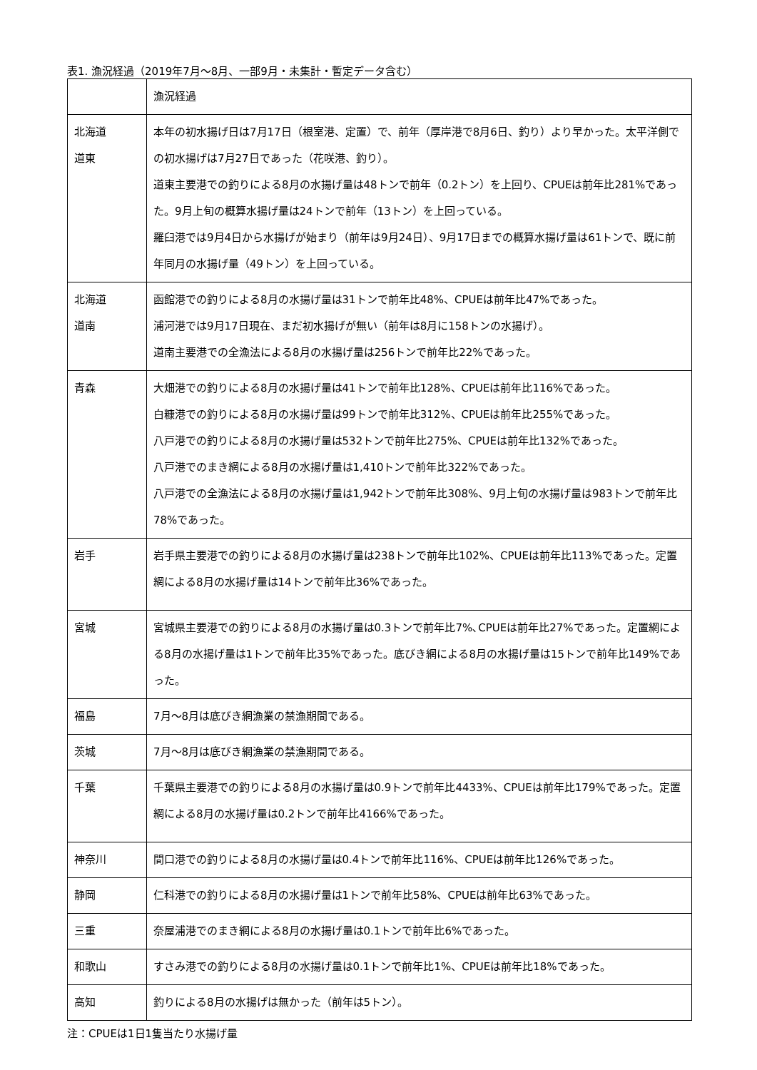表1. 漁況経過（2019年7月～8月、一部9月・未集計・暫定データ含む）
| | 漁況経過 |
| 北海道 道東 | 本年の初水揚げ日は7月17日（根室港、定置）で、前年（厚岸港で8月6日、釣り）より早かった。太平洋側での初水揚げは7月27日であった（花咲港、釣り）。 道東主要港での釣りによる8月の水揚げ量は48トンで前年（0.2トン）を上回り、CPUEは前年比281%であった。9月上旬の概算水揚げ量は24トンで前年（13トン）を上回っている。 羅臼港では9月4日から水揚げが始まり（前年は9月24日）、9月17日までの概算水揚げ量は61トンで、既に前年同月の水揚げ量（49トン）を上回っている。 |
| 北海道 道南 | 函館港での釣りによる8月の水揚げ量は31トンで前年比48%、CPUEは前年比47%であった。 浦河港では9月17日現在、まだ初水揚げが無い（前年は8月に158トンの水揚げ）。 道南主要港での全漁法による8月の水揚げ量は256トンで前年比22%であった。 |
| 青森 | 大畑港での釣りによる8月の水揚げ量は41トンで前年比128%、CPUEは前年比116%であった。 白糠港での釣りによる8月の水揚げ量は99トンで前年比312%、CPUEは前年比255%であった。 八戸港での釣りによる8月の水揚げ量は532トンで前年比275%、CPUEは前年比132%であった。 八戸港でのまき網による8月の水揚げ量は1,410トンで前年比322%であった。 八戸港での全漁法による8月の水揚げ量は1,942トンで前年比308%、9月上旬の水揚げ量は983トンで前年比78%であった。 |
| 岩手 | 岩手県主要港での釣りによる8月の水揚げ量は238トンで前年比102%、CPUEは前年比113%であった。定置網による8月の水揚げ量は14トンで前年比36%であった。 |
| 宮城 | 宮城県主要港での釣りによる8月の水揚げ量は0.3トンで前年比7%､CPUEは前年比27%であった。定置網による8月の水揚げ量は1トンで前年比35%であった。底びき網による8月の水揚げ量は15トンで前年比149%であった。 |
| 福島 | 7月～8月は底びき網漁業の禁漁期間である。 |
| 茨城 | 7月～8月は底びき網漁業の禁漁期間である。 |
| 千葉 | 千葉県主要港での釣りによる8月の水揚げ量は0.9トンで前年比4433%、CPUEは前年比179%であった。定置網による8月の水揚げ量は0.2トンで前年比4166%であった。 |
| 神奈川 | 間口港での釣りによる8月の水揚げ量は0.4トンで前年比116%、CPUEは前年比126%であった。 |
| 静岡 | 仁科港での釣りによる8月の水揚げ量は1トンで前年比58%、CPUEは前年比63%であった。 |
| 三重 | 奈屋浦港でのまき網による8月の水揚げ量は0.1トンで前年比6%であった。 |
| 和歌山 | すさみ港での釣りによる8月の水揚げ量は0.1トンで前年比1%、CPUEは前年比18%であった。 |
| 高知 | 釣りによる8月の水揚げは無かった（前年は5トン）。 |
注：CPUEは1日1隻当たり水揚げ量